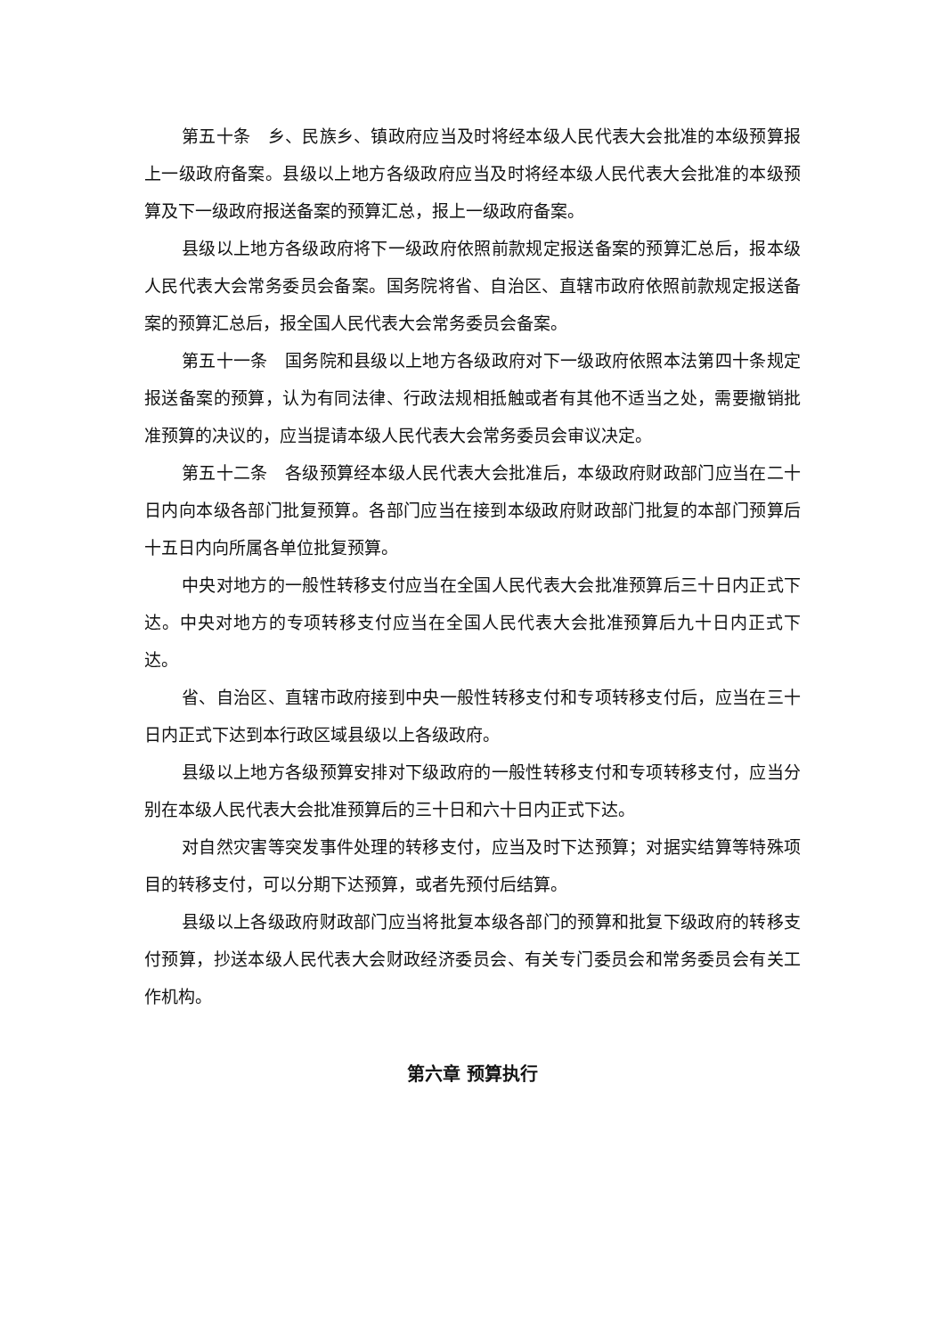第五十条　乡、民族乡、镇政府应当及时将经本级人民代表大会批准的本级预算报上一级政府备案。县级以上地方各级政府应当及时将经本级人民代表大会批准的本级预算及下一级政府报送备案的预算汇总，报上一级政府备案。
县级以上地方各级政府将下一级政府依照前款规定报送备案的预算汇总后，报本级人民代表大会常务委员会备案。国务院将省、自治区、直辖市政府依照前款规定报送备案的预算汇总后，报全国人民代表大会常务委员会备案。
第五十一条　国务院和县级以上地方各级政府对下一级政府依照本法第四十条规定报送备案的预算，认为有同法律、行政法规相抵触或者有其他不适当之处，需要撤销批准预算的决议的，应当提请本级人民代表大会常务委员会审议决定。
第五十二条　各级预算经本级人民代表大会批准后，本级政府财政部门应当在二十日内向本级各部门批复预算。各部门应当在接到本级政府财政部门批复的本部门预算后十五日内向所属各单位批复预算。
中央对地方的一般性转移支付应当在全国人民代表大会批准预算后三十日内正式下达。中央对地方的专项转移支付应当在全国人民代表大会批准预算后九十日内正式下达。
省、自治区、直辖市政府接到中央一般性转移支付和专项转移支付后，应当在三十日内正式下达到本行政区域县级以上各级政府。
县级以上地方各级预算安排对下级政府的一般性转移支付和专项转移支付，应当分别在本级人民代表大会批准预算后的三十日和六十日内正式下达。
对自然灾害等突发事件处理的转移支付，应当及时下达预算；对据实结算等特殊项目的转移支付，可以分期下达预算，或者先预付后结算。
县级以上各级政府财政部门应当将批复本级各部门的预算和批复下级政府的转移支付预算，抄送本级人民代表大会财政经济委员会、有关专门委员会和常务委员会有关工作机构。
第六章 预算执行